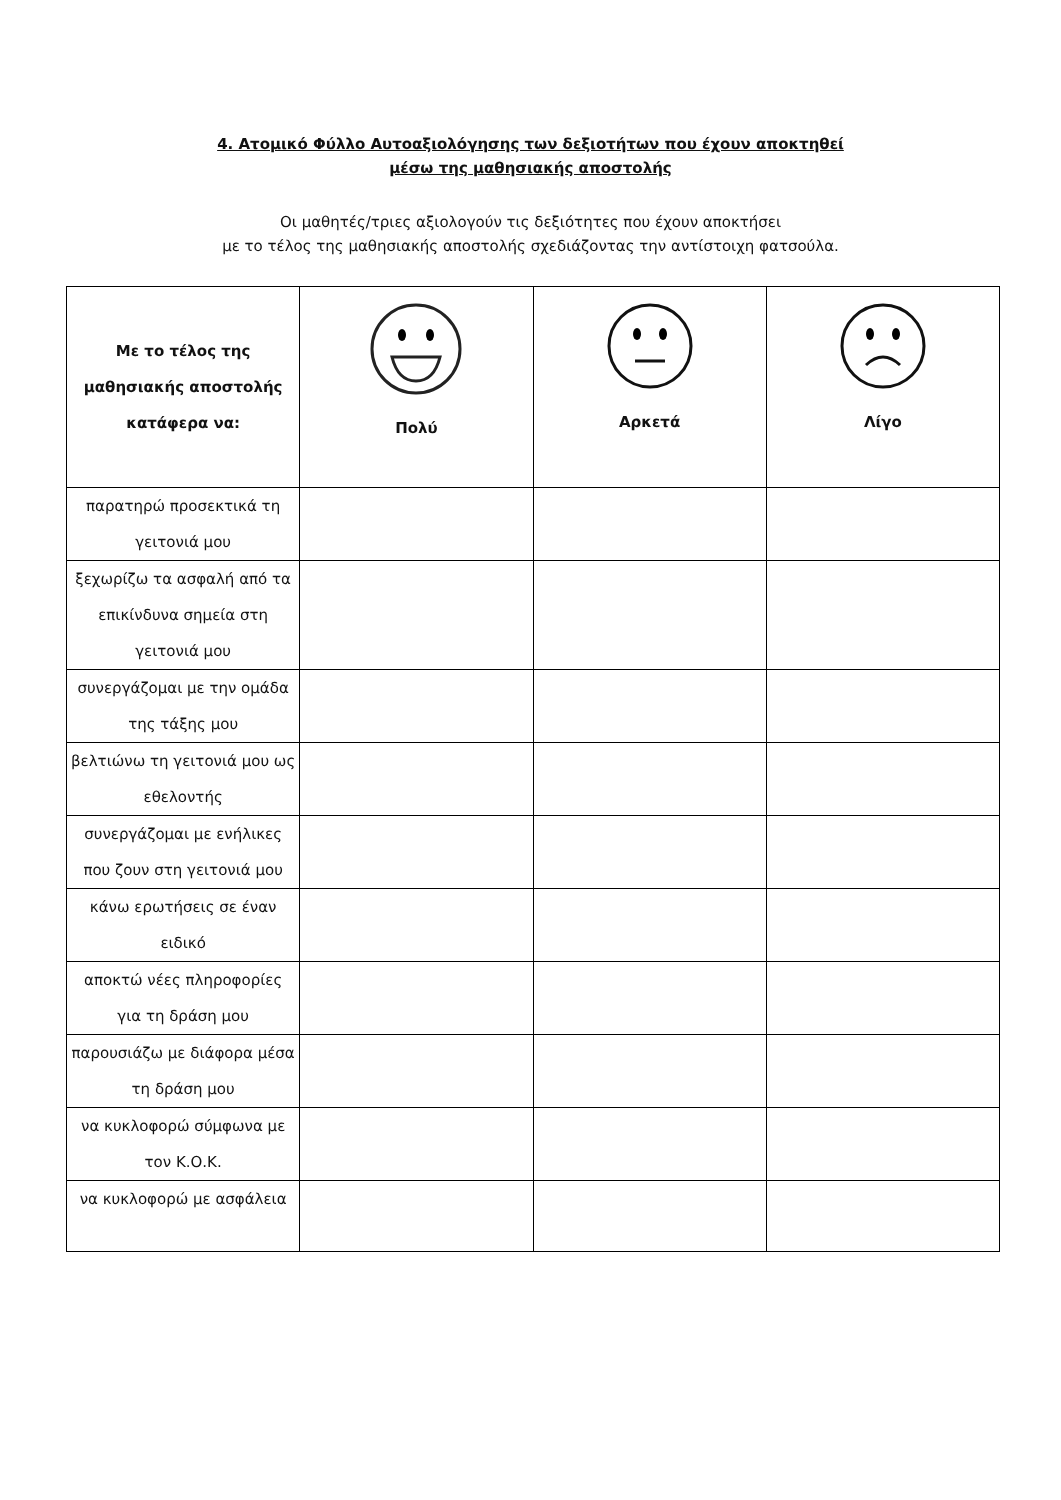4. Ατομικό Φύλλο Αυτοαξιολόγησης των δεξιοτήτων που έχουν αποκτηθεί
μέσω της μαθησιακής αποστολής
Οι μαθητές/τριες αξιολογούν τις δεξιότητες που έχουν αποκτήσει
με το τέλος της μαθησιακής αποστολής σχεδιάζοντας την αντίστοιχη φατσούλα.
| Με το τέλος της μαθησιακής αποστολής κατάφερα να: | Πολύ | Αρκετά | Λίγο |
| --- | --- | --- | --- |
| παρατηρώ προσεκτικά τη γειτονιά μου | | | |
| ξεχωρίζω τα ασφαλή από τα επικίνδυνα σημεία στη γειτονιά μου | | | |
| συνεργάζομαι με την ομάδα της τάξης μου | | | |
| βελτιώνω τη γειτονιά μου ως εθελοντής | | | |
| συνεργάζομαι με ενήλικες που ζουν στη γειτονιά μου | | | |
| κάνω ερωτήσεις σε έναν ειδικό | | | |
| αποκτώ νέες πληροφορίες για τη δράση μου | | | |
| παρουσιάζω με διάφορα μέσα τη δράση μου | | | |
| να κυκλοφορώ σύμφωνα με τον Κ.Ο.Κ. | | | |
| να κυκλοφορώ με ασφάλεια | | | |